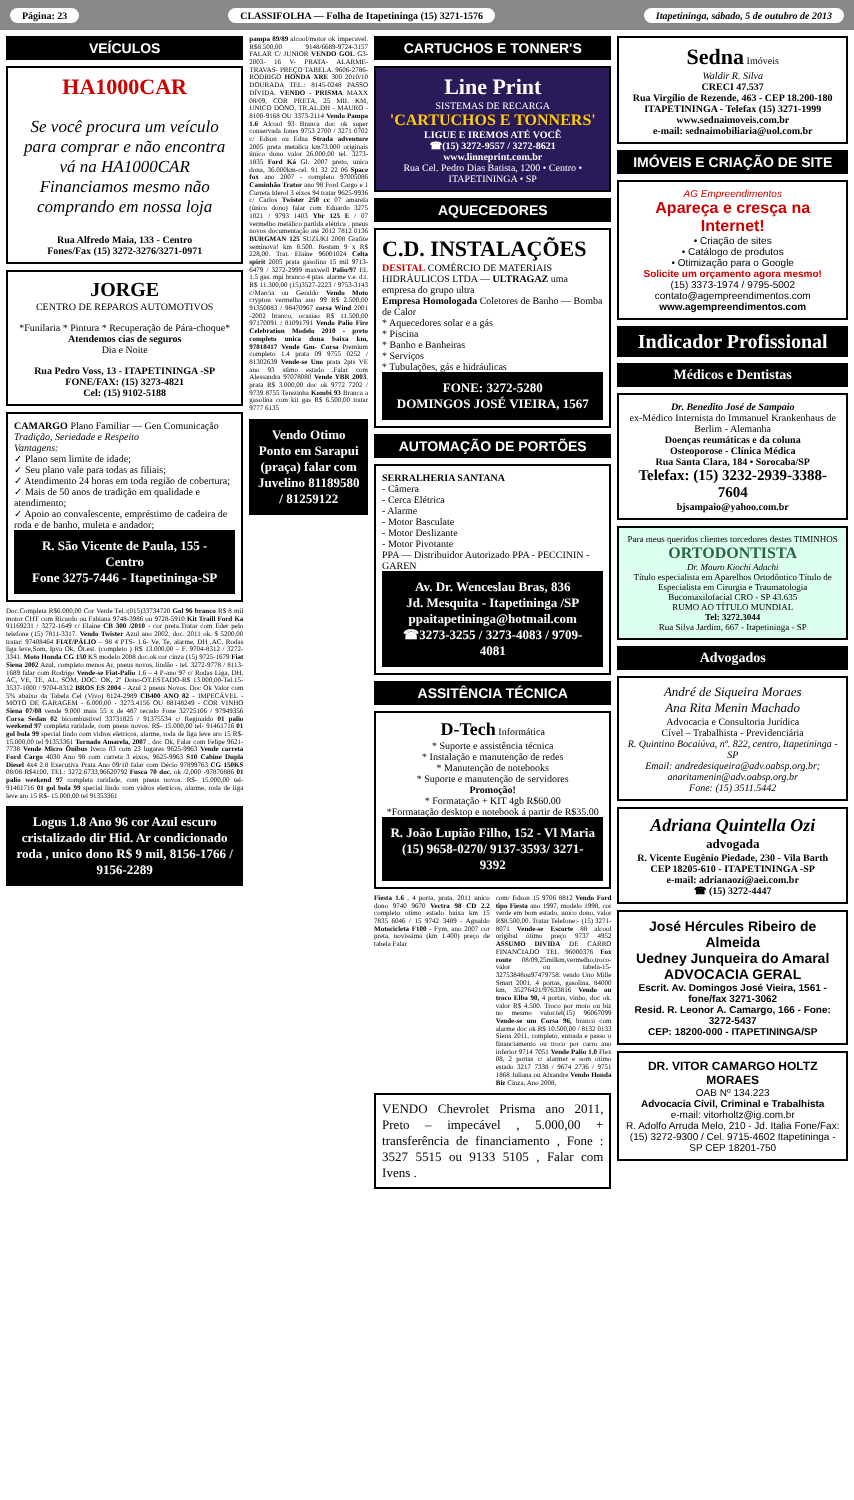Página: 23
CLASSIFOLHA — Folha de Itapetininga (15) 3271-1576
Itapetininga, sábado, 5 de outubro de 2013
VEÍCULOS
HA1000CAR
Se você procura um veículo para comprar e não encontra vá na HA1000CAR Financiamos mesmo não comprando em nossa loja
Rua Alfredo Maia, 133 - Centro
Fones/Fax (15) 3272-3276/3271-0971
JORGE
CENTRO DE REPAROS AUTOMOTIVOS
*Funilaria * Pintura * Recuperação de Pára-choque*
Atendemos cias de seguros
Dia e Noite
Rua Pedro Voss, 13 - ITAPETININGA -SP
FONE/FAX: (15) 3273-4821
Cel: (15) 9102-5188
CAMARGO Plano Familiar — Gen Comunicação
Tradição, Seriedade e Respeito
Vantagens:
✓ Plano sem limite de idade;
✓ Seu plano vale para todas as filiais;
✓ Atendimento 24 horas em toda região de cobertura;
✓ Mais de 50 anos de tradição em qualidade e atendimento;
✓ Apoio ao convalescente, empréstimo de cadeira de roda e de banho, muleta e andador;
R. São Vicente de Paula, 155 - Centro
Fone 3275-7446 - Itapetininga-SP
Doc.Completa R$6.000,00 Cor Verde Tel.:(015)33734720 Gol 96 branco R$ 8 mil motor CHT com Ricardo ou Fabiana 9748-3986 ou 9728-5910 Kit Traill Ford Ka 91169231 / 3272-1649 c/ Elaine CB 300 /2010 - cor preta.Tratar com Eder pelo telefone (15) 7811-3317. Vendo Twister Azul ano 2002, doc. 2011 ok. $ 5200,00 tratar: 97408464 FIAT/PÁLIO – 98 4 PTS- 1.6- Ve, Te, alarme, DH ,AC, Rodas liga leve,Som, Ipva Ok, Ót.est. (completo ) R$ 13.000,00 – F. 9704-8312 / 3272-3341. Moto Honda CG 150 KS modelo 2008 doc.ok cor cinza (15) 9725-1679 Fiat Siena 2002 Azul, completo menos Ar, pneus novos, lindão - tel. 3272-9778 / 8113-1689 falar com Rodrigo Vende-se Fiat-Palio 1.6 – 4 P-ano 97 c/ Rodas Liga, DH, AC, VE, TE, AL, SOM, DOC. OK, 2º Dono-OT.ESTADO-R$ 13.000,00-Tel.15-3537-1000 / 9704-8312 BROS ES 2004 - Azul 2 pneus Novos. Doc Ok Valor com 5% abaixo da Tabela Cel (Vivo) 8124-2989 CB400 ANO 82 - IMPECÁVEL - MOTO DE GARAGEM - 6.000,00 - 3273.4156 OU 88148249 - COR VINHO Siena 07/08 vende 9.000 mais 55 x de 487 recado Fone 32725106 / 97949356 Corsa Sedan 02 bicombustivel 33731825 / 91375534 c/ Reginaldo 01 palio weekend 97 completa raridade, com pneus novos. R$- 15.000,00 tel- 91461716 01 gol bola 99 special lindo com vidros eletricos, alarme, roda de liga leve aro 15 R$- 15.000,00 tel 91353361 Tornado Amarela, 2007 , doc Ok, Falar com Felipe 9621-7738 Vende Micro Ônibus Iveco 03 com 23 lugares 9625-9963 Vende carreta Ford Cargo 4030 Ano 98 com carreta 3 eixos, 9625-9963 S10 Cabine Dupla Diesel 4x4 2.8 Executiva Prata Ano 09/10 falar com Décio 97899763 CG 150KS 08/08 R$4100, TEL: 3272.6733,96620792 Fusca 70 doc. ok /2,000 -97870886 01 palio weekend 97 completa raridade, com pneus novos. R$- 15.000,00 tel- 91461716 01 gol bola 99 special lindo com vidros eletricos, alarme, roda de liga leve aro 15 R$- 15.000,00 tel 91353361
Logus 1.8 Ano 96 cor Azul escuro cristalizado dir Hid. Ar condicionado roda , unico dono R$ 9 mil, 8156-1766 / 9156-2289
pampa 89/89 alcool/motor ok impecavel. R$8.500,00 9148/6689-9724-3157 FALAR C/ JUNIOR VENDO GOL G3- 2003- 16 V- PRATA- ALARME- TRAVAS- PREÇO TABELA. 9606-2786- RODRIGO HONDA XRE 300 2010/10 DOURADA TEL.: 8145-0248 PASSO DÍVIDA. VENDO - PRISMA MAXX 08/09, COR PRETA, 25 MIL KM, UNICO DONO, TR,AL,DH - MAURO - 8100-9168 OU 3373-2114 Vendo Pampa 1.6 Alcool 93 Branca doc ok super conservada fones 9753 2700 / 3271 0702 c/ Edson ou Edna Strada adventure 2005 preta metalíca km73.000 originais único dono valor 26.000,00 tel. 3273-1835 Ford Ká Gl. 2007 preto, unica dona, 36.000km-cel. 91 32 22 06 Space fox ano 2007 - completo 97005086 Caminhão Trator ano 98 Ford Cargo e 1 Carreta Iderol 3 eixos 94 tratar 9625-9936 c/ Carlos Twister 250 cc 07 amarela (único dono) falar com Eduardo 3275 1021 / 9793 1403 Ybr 125 E / 07 vermelho metálico partida elétrica , pneus novos documentação até 2012 7812 0136 BURGMAN 125 SUZUKI 2008 Grafite seminova! km 8.500. Restam 9 x R$ 228,00. Trat. Elaine 96001024 Celta spirit 2005 prata gasolina 15 mil 9713-6479 / 3272-2999 maxwell Palio/97 EL 1.5 gas. mpi branco 4 ptas. alarme v.e. d.t. R$ 11.300,00 (15)3527-2223 / 9753-3143 c/Marcia ou Geraldo Vendo Moto crypton vermelha ano 99 R$ 2.500,00 91350083 / 98470967 corsa Wind 2001 -2002 branco, ocasiao R$ 11.500,00 97170091 / 81091791 Vendo Palio Fire Celebration Modelo 2010 - preto completo unica dona baixa km, 97818417 Vende Gm- Corsa Premium completo 1.4 prata 09 9755 0252 / 81302639 Vende-se Uno prata 2pts VE ano 93 stimo estado .Falar com Alessandra 97078080 Vende YBR 2003, prata R$ 3.000,00 doc ok 9772 7202 / 9739 8755 Terezinha Kombi 93 Branca a gasolina com kit gas R$ 6.500,00 tratar 9777 6135
Vendo Otimo Ponto em Sarapui (praça) falar com Juvelino 81189580 / 81259122
CARTUCHOS E TONNER'S
Line Print
SISTEMAS DE RECARGA
'CARTUCHOS E TONNERS'
LIGUE E IREMOS ATÉ VOCÊ
☎(15) 3272-9557 / 3272-8621
www.linneprint.com.br
Rua Cel. Pedro Dias Batista, 1200 • Centro • ITAPETININGA • SP
AQUECEDORES
C.D. INSTALAÇÕES
DESITAL COMÉRCIO DE MATERIAIS HIDRÁULICOS LTDA — ULTRAGAZ uma empresa do grupo ultra
Empresa Homologada Coletores de Banho — Bomba de Calor
* Aquecedores solar e a gás
* Piscina
* Banho e Banheiras
* Serviços
* Tubulações, gás e hidráulicas
FONE: 3272-5280
DOMINGOS JOSÉ VIEIRA, 1567
AUTOMAÇÃO DE PORTÕES
SERRALHERIA SANTANA
- Câmera
- Cerca Elétrica
- Alarme
- Motor Basculate
- Motor Deslizante
- Motor Pivotante
PPA — Distribuidor Autorizado PPA - PECCININ - GAREN
Av. Dr. Wenceslau Bras, 836
Jd. Mesquita - Itapetininga /SP
ppaitapetininga@hotmail.com
☎3273-3255 / 3273-4083 / 9709-4081
ASSITÊNCIA TÉCNICA
D-Tech Informática
* Suporte e assistência técnica
* Instalação e manutenção de redes
* Manutenção de notebooks
* Suporte e manutenção de servidores
Promoção!
* Formatação + KIT 4gb R$60.00
*Formatação desktop e notebook á partir de R$35.00
R. João Lupião Filho, 152 - Vl Maria
(15) 9658-0270/ 9137-3593/ 3271-9392
Fiesta 1.6 , 4 porta, prata, 2011 unico dono 9740 9670 Vectra 98 CD 2.2 completo otimo estado baixa km 15 7835 6046 / 15 9742 3489 - Agnaldo Motocicleta F100 - Fym, ano 2007 cor preta, novissima (km 1.400) preço de tabela Falar
com/ Edson 15 9706 8812 Vendo Ford tipo Fiesta ano 1997, modelo 1998, cor verde em bom estado, unico dono, valor R$8.500,00. Tratar Telefone:- (15) 3271-8071 Vende-se Escorte 88 alcool origibal ótimo preço 9737 4952 ASSUMO DIVIDA DE CARRO FINANCIADO TEL 96000376 Fox route 08/09,25milkm,vermelho,troco-valor ou tabela-15-32753848ou97479758. vendo Uno Mille Smart 2001, 4 portas, gasolina, 84000 km, 35276421/97633816 Vendo ou troco Elba 90, 4 portas, vinho, doc ok. valor R$ 4.500. Troco por moto ou biz no mesmo valor.tel(15) 96067099 Vende-se um Corsa 96, branco com alarme doc ok R$ 10.500,00 / 8132 0133 Siena 2011, completo, entrada e passo o financiamento ou troco por carro ano inferior 9714 7051 Vende Palio 1.0 Flex 08, 2 portas c/ alarmer e som otimo estado 3217 7338 / 9674 2736 / 9751 1868 Juliana ou Alxandre Vendo Honda Biz Cinza, Ano 2008,
VENDO Chevrolet Prisma ano 2011, Preto – impecável , 5.000,00 + transferência de financiamento , Fone : 3527 5515 ou 9133 5105 , Falar com Ivens .
Sedna Imóveis
Waldir R. Silva
CRECI 47.537
Rua Virgílio de Rezende, 463 - CEP 18.200-180
ITAPETININGA - Telefax (15) 3271-1999
www.sednaimoveis.com.br
e-mail: sednaimobiliaria@uol.com.br
IMÓVEIS E CRIAÇÃO DE SITE
AG Empreendimentos
Apareça e cresça na Internet!
• Criação de sites
• Catálogo de produtos
• Otimização para o Google
Solicite um orçamento agora mesmo!
(15) 3373-1974 / 9795-5002
contato@agempreendimentos.com
www.agempreendimentos.com
Indicador Profissional
Médicos e Dentistas
Dr. Benedito José de Sampaio
ex-Médico Internista do Immanuel Krankenhaus de Berlim - Alemanha
Doenças reumáticas e da coluna
Osteoporose - Clínica Médica
Rua Santa Clara, 184 • Sorocaba/SP
Telefax: (15) 3232-2939-3388-7604
bjsampaio@yahoo.com.br
Para meus queridos clientes torcedores destes TIMINHOS
ORTODONTISTA
Dr. Mauro Kiochi Adachi
Título especialista em Aparelhos Ortodôntico Título de Especialista em Cirurgia e Traumatologia Bucomaxilofacial CRO - SP 43.635
RUMO AO TÍTULO MUNDIAL
Tel: 3272.3044
Rua Silva Jardim, 667 - Itapetininga - SP
Advogados
André de Siqueira Moraes
Ana Rita Menin Machado
Advocacia e Consultoria Jurídica
Cível – Trabalhista - Previdenciária
R. Quintino Bocaiúva, nº. 822, centro, Itapetininga -SP
Email: andredesiqueira@adv.oabsp.org.br; anaritamenin@adv.oabsp.org.br
Fone: (15) 3511.5442
Adriana Quintella Ozi
advogada
R. Vicente Eugênio Piedade, 230 - Vila Barth
CEP 18205-610 - ITAPETININGA -SP
e-mail: adrianaozi@aei.com.br
☎ (15) 3272-4447
José Hércules Ribeiro de Almeida
Uedney Junqueira do Amaral
ADVOCACIA GERAL
Escrit. Av. Domingos José Vieira, 1561 - fone/fax 3271-3062
Resid. R. Leonor A. Camargo, 166 - Fone: 3272-5437
CEP: 18200-000 - ITAPETININGA/SP
DR. VITOR CAMARGO HOLTZ MORAES
OAB Nº 134.223
Advocacia Cívil, Criminal e Trabalhista
e-mail: vitorholtz@ig.com.br
R. Adolfo Arruda Melo, 210 - Jd. Italia Fone/Fax: (15) 3272-9300 / Cel. 9715-4602 Itapetininga -SP CEP 18201-750